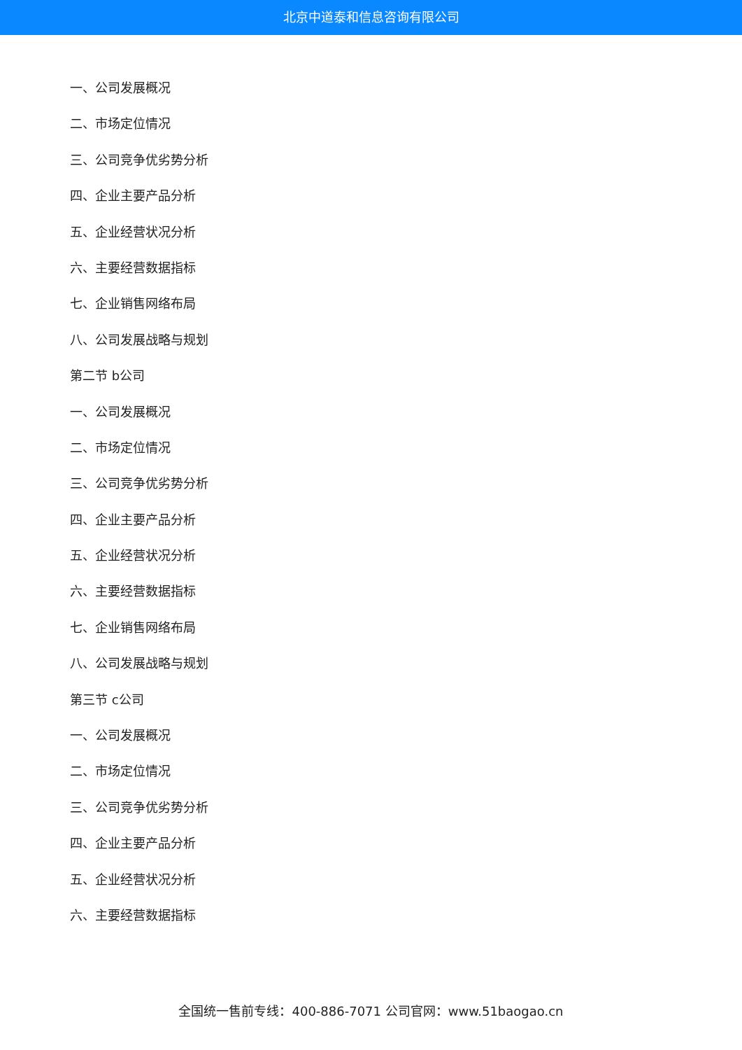北京中道泰和信息咨询有限公司
一、公司发展概况
二、市场定位情况
三、公司竞争优劣势分析
四、企业主要产品分析
五、企业经营状况分析
六、主要经营数据指标
七、企业销售网络布局
八、公司发展战略与规划
第二节 b公司
一、公司发展概况
二、市场定位情况
三、公司竞争优劣势分析
四、企业主要产品分析
五、企业经营状况分析
六、主要经营数据指标
七、企业销售网络布局
八、公司发展战略与规划
第三节 c公司
一、公司发展概况
二、市场定位情况
三、公司竞争优劣势分析
四、企业主要产品分析
五、企业经营状况分析
六、主要经营数据指标
全国统一售前专线：400-886-7071 公司官网：www.51baogao.cn